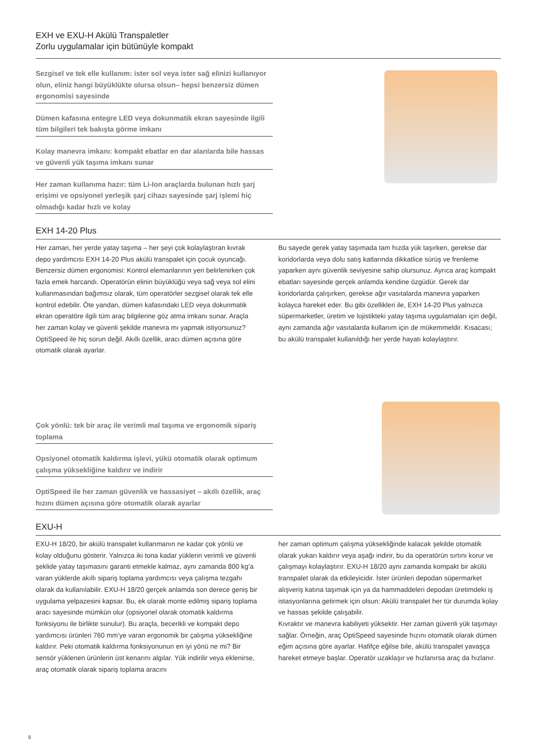EXH ve EXU-H Akülü Transpaletler
Zorlu uygulamalar için bütünüyle kompakt
Sezgisel ve tek elle kullanım: ister sol veya ister sağ elinizi kullanıyor olun, eliniz hangi büyüklükte olursa olsun– hepsi benzersiz dümen ergonomisi sayesinde
Dümen kafasına entegre LED veya dokunmatik ekran sayesinde ilgili tüm bilgileri tek bakışta görme imkanı
Kolay manevra imkanı: kompakt ebatlar en dar alanlarda bile hassas ve güvenli yük taşıma imkanı sunar
Her zaman kullanıma hazır: tüm Li-Ion araçlarda bulunan hızlı şarj erişimi ve opsiyonel yerleşik şarj cihazı sayesinde şarj işlemi hiç olmadığı kadar hızlı ve kolay
EXH 14-20 Plus
Her zaman, her yerde yatay taşıma – her şeyi çok kolaylaştıran kıvrak depo yardımcısı EXH 14-20 Plus akülü transpalet için çocuk oyuncağı. Benzersiz dümen ergonomisi: Kontrol elemanlarının yeri belirlenirken çok fazla emek harcandı. Operatörün elinin büyüklüğü veya sağ veya sol elini kullanmasından bağımsız olarak, tüm operatörler sezgisel olarak tek elle kontrol edebilir. Öte yandan, dümen kafasındaki LED veya dokunmatik ekran operatöre ilgili tüm araç bilgilerine göz atma imkanı sunar. Araçla her zaman kolay ve güvenli şekilde manevra mı yapmak istiyorsunuz? OptiSpeed ile hiç sorun değil. Akıllı özellik, aracı dümen açısına göre otomatik olarak ayarlar.
Bu sayede gerek yatay taşımada tam hızda yük taşırken, gerekse dar koridorlarda veya dolu satış katlarında dikkatlice sürüş ve frenleme yaparken aynı güvenlik seviyesine sahip olursunuz. Ayrıca araç kompakt ebatları sayesinde gerçek anlamda kendine özgüdür. Gerek dar koridorlarda çalışırken, gerekse ağır vasıtalarda manevra yaparken kolayca hareket eder. Bu gibi özellikleri ile, EXH 14-20 Plus yalnızca süpermarketler, üretim ve lojistikteki yatay taşıma uygulamaları için değil, aynı zamanda ağır vasıtalarda kullanım için de mükemmeldir. Kısacası; bu akülü transpalet kullanıldığı her yerde hayatı kolaylaştırır.
Çok yönlü: tek bir araç ile verimli mal taşıma ve ergonomik sipariş toplama
Opsiyonel otomatik kaldırma işlevi, yükü otomatik olarak optimum çalışma yüksekliğine kaldırır ve indirir
OptiSpeed ile her zaman güvenlik ve hassasiyet – akıllı özellik, araç hızını dümen açısına göre otomatik olarak ayarlar
EXU-H
EXU-H 18/20, bir akülü transpalet kullanmanın ne kadar çok yönlü ve kolay olduğunu gösterir. Yalnızca iki tona kadar yüklerin verimli ve güvenli şeklide yatay taşımasını garanti etmekle kalmaz, aynı zamanda 800 kg’a varan yüklerde akıllı sipariş toplama yardımcısı veya çalışma tezgahı olarak da kullanılabilir. EXU-H 18/20 gerçek anlamda son derece geniş bir uygulama yelpazesini kapsar. Bu, ek olarak monte edilmiş sipariş toplama aracı sayesinde mümkün olur (opsiyonel olarak otomatik kaldırma fonksiyonu ile birlikte sunulur). Bu araçla, becerikli ve kompakt depo yardımcısı ürünleri 760 mm’ye varan ergonomik bir çalışma yüksekliğine kaldırır. Peki otomatik kaldırma fonksiyonunun en iyi yönü ne mi? Bir sensör yüklenen ürünlerin üst kenarını algılar. Yük indirilir veya eklenirse, araç otomatik olarak sipariş toplama aracını
her zaman optimum çalışma yüksekliğinde kalacak şekilde otomatik olarak yukarı kaldırır veya aşağı indirir, bu da operatörün sırtını korur ve çalışmayı kolaylaştırır. EXU-H 18/20 aynı zamanda kompakt bir akülü transpalet olarak da etkileyicidir. İster ürünleri depodan süpermarket alışveriş katına taşımak için ya da hammaddeleri depodan üretimdeki iş istasyonlarına getirmek için olsun: Akülü transpalet her tür durumda kolay ve hassas şekilde çalışabilir.
Kıvraktır ve manevra kabiliyeti yüksektir. Her zaman güvenli yük taşımayı sağlar. Örneğin, araç OptiSpeed sayesinde hızını otomatik olarak dümen eğim açısına göre ayarlar. Hafifçe eğilse bile, akülü transpalet yavaşça hareket etmeye başlar. Operatör uzaklaşır ve hızlanırsa araç da hızlanır.
8